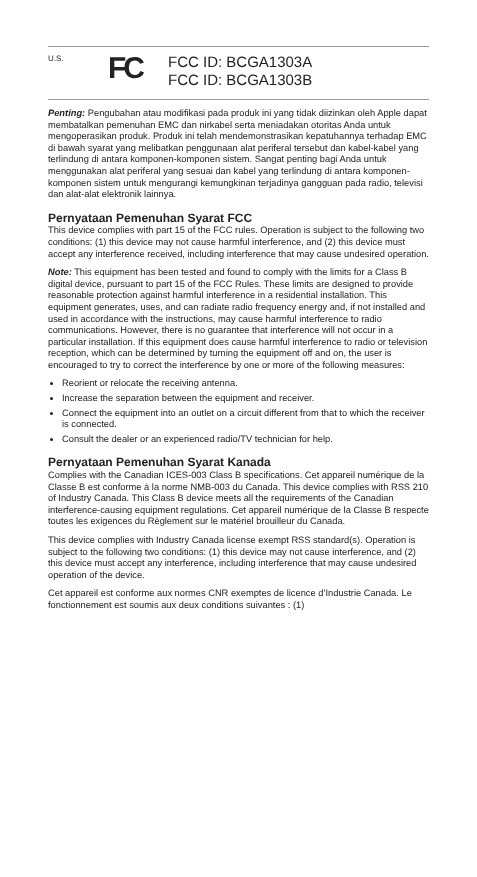U.S.
FC
FCC ID: BCGA1303A
FCC ID: BCGA1303B
Penting: Pengubahan atau modifikasi pada produk ini yang tidak diizinkan oleh Apple dapat membatalkan pemenuhan EMC dan nirkabel serta meniadakan otoritas Anda untuk mengoperasikan produk. Produk ini telah mendemonstrasikan kepatuhannya terhadap EMC di bawah syarat yang melibatkan penggunaan alat periferal tersebut dan kabel-kabel yang terlindung di antara komponen-komponen sistem. Sangat penting bagi Anda untuk menggunakan alat periferal yang sesuai dan kabel yang terlindung di antara komponen-komponen sistem untuk mengurangi kemungkinan terjadinya gangguan pada radio, televisi dan alat-alat elektronik lainnya.
Pernyataan Pemenuhan Syarat FCC
This device complies with part 15 of the FCC rules. Operation is subject to the following two conditions: (1) this device may not cause harmful interference, and (2) this device must accept any interference received, including interference that may cause undesired operation.
Note: This equipment has been tested and found to comply with the limits for a Class B digital device, pursuant to part 15 of the FCC Rules. These limits are designed to provide reasonable protection against harmful interference in a residential installation. This equipment generates, uses, and can radiate radio frequency energy and, if not installed and used in accordance with the instructions, may cause harmful interference to radio communications. However, there is no guarantee that interference will not occur in a particular installation. If this equipment does cause harmful interference to radio or television reception, which can be determined by turning the equipment off and on, the user is encouraged to try to correct the interference by one or more of the following measures:
Reorient or relocate the receiving antenna.
Increase the separation between the equipment and receiver.
Connect the equipment into an outlet on a circuit different from that to which the receiver is connected.
Consult the dealer or an experienced radio/TV technician for help.
Pernyataan Pemenuhan Syarat Kanada
Complies with the Canadian ICES-003 Class B specifications. Cet appareil numérique de la Classe B est conforme à la norme NMB-003 du Canada. This device complies with RSS 210 of Industry Canada. This Class B device meets all the requirements of the Canadian interference-causing equipment regulations. Cet appareil numérique de la Classe B respecte toutes les exigences du Règlement sur le matériel brouilleur du Canada.
This device complies with Industry Canada license exempt RSS standard(s). Operation is subject to the following two conditions: (1) this device may not cause interference, and (2) this device must accept any interference, including interference that may cause undesired operation of the device.
Cet appareil est conforme aux normes CNR exemptes de licence d’Industrie Canada. Le fonctionnement est soumis aux deux conditions suivantes : (1)